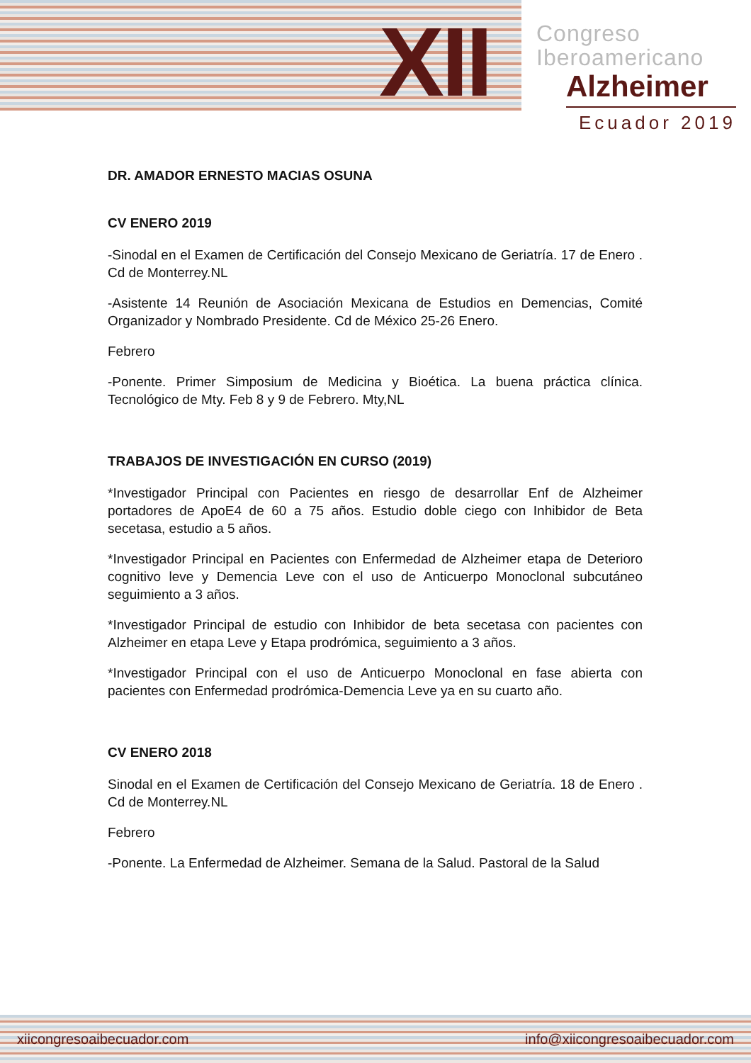XII
Congreso
Iberoamericano
Alzheimer
Ecuador 2019
DR. AMADOR ERNESTO MACIAS OSUNA
CV ENERO 2019
-Sinodal en el Examen de Certificación del Consejo Mexicano de Geriatría. 17 de Enero . Cd de Monterrey.NL
-Asistente 14 Reunión de Asociación Mexicana de Estudios en Demencias, Comité Organizador y Nombrado Presidente. Cd de México 25-26 Enero.
Febrero
-Ponente. Primer Simposium de Medicina y Bioética. La buena práctica clínica. Tecnológico de Mty. Feb 8 y 9 de Febrero. Mty,NL
TRABAJOS DE INVESTIGACIÓN EN CURSO (2019)
*Investigador Principal con Pacientes en riesgo de desarrollar Enf de Alzheimer portadores de ApoE4 de 60 a 75 años. Estudio doble ciego con Inhibidor de Beta secetasa, estudio a 5 años.
*Investigador Principal en Pacientes con Enfermedad de Alzheimer etapa de Deterioro cognitivo leve y Demencia Leve con el uso de Anticuerpo Monoclonal subcutáneo seguimiento a 3 años.
*Investigador Principal de estudio con Inhibidor de beta secetasa con pacientes con Alzheimer en etapa Leve y Etapa prodrómica, seguimiento a 3 años.
*Investigador Principal con el uso de Anticuerpo Monoclonal en fase abierta con pacientes con Enfermedad prodrómica-Demencia Leve ya en su cuarto año.
CV ENERO 2018
Sinodal en el Examen de Certificación del Consejo Mexicano de Geriatría. 18 de Enero . Cd de Monterrey.NL
Febrero
-Ponente. La Enfermedad de Alzheimer. Semana de la Salud. Pastoral de la Salud
xiicongresoaibecuador.com info@xiicongresoaibecuador.com